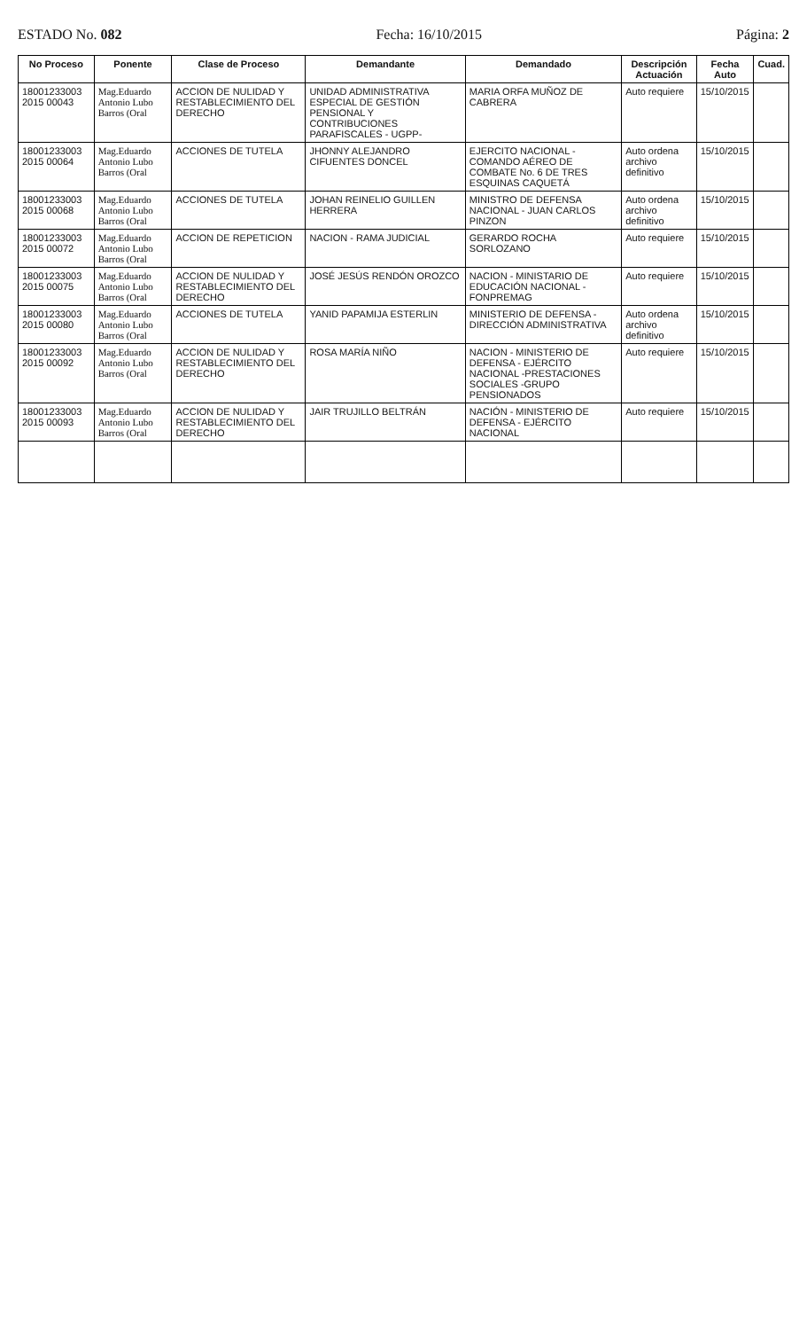ESTADO No. 082 Fecha: 16/10/2015 Página: 2
| No Proceso | Ponente | Clase de Proceso | Demandante | Demandado | Descripción Actuación | Fecha Auto | Cuad. |
| --- | --- | --- | --- | --- | --- | --- | --- |
| 18001233003 2015 00043 | Mag.Eduardo Antonio Lubo Barros (Oral | ACCION DE NULIDAD Y RESTABLECIMIENTO DEL DERECHO | UNIDAD ADMINISTRATIVA ESPECIAL DE GESTIÓN PENSIONAL Y CONTRIBUCIONES PARAFISCALES - UGPP- | MARIA ORFA MUÑOZ DE CABRERA | Auto requiere | 15/10/2015 | |
| 18001233003 2015 00064 | Mag.Eduardo Antonio Lubo Barros (Oral | ACCIONES DE TUTELA | JHONNY ALEJANDRO CIFUENTES DONCEL | EJERCITO NACIONAL - COMANDO AÉREO DE COMBATE No. 6 DE TRES ESQUINAS CAQUETÁ | Auto ordena archivo definitivo | 15/10/2015 | |
| 18001233003 2015 00068 | Mag.Eduardo Antonio Lubo Barros (Oral | ACCIONES DE TUTELA | JOHAN REINELIO GUILLEN HERRERA | MINISTRO DE DEFENSA NACIONAL - JUAN CARLOS PINZON | Auto ordena archivo definitivo | 15/10/2015 | |
| 18001233003 2015 00072 | Mag.Eduardo Antonio Lubo Barros (Oral | ACCION DE REPETICION | NACION - RAMA JUDICIAL | GERARDO ROCHA SORLOZANO | Auto requiere | 15/10/2015 | |
| 18001233003 2015 00075 | Mag.Eduardo Antonio Lubo Barros (Oral | ACCION DE NULIDAD Y RESTABLECIMIENTO DEL DERECHO | JOSÉ JESÚS RENDÓN OROZCO | NACION - MINISTARIO DE EDUCACIÓN NACIONAL - FONPREMAG | Auto requiere | 15/10/2015 | |
| 18001233003 2015 00080 | Mag.Eduardo Antonio Lubo Barros (Oral | ACCIONES DE TUTELA | YANID PAPAMIJA ESTERLIN | MINISTERIO DE DEFENSA - DIRECCIÓN ADMINISTRATIVA | Auto ordena archivo definitivo | 15/10/2015 | |
| 18001233003 2015 00092 | Mag.Eduardo Antonio Lubo Barros (Oral | ACCION DE NULIDAD Y RESTABLECIMIENTO DEL DERECHO | ROSA MARÍA NIÑO | NACION - MINISTERIO DE DEFENSA - EJÉRCITO NACIONAL -PRESTACIONES SOCIALES -GRUPO PENSIONADOS | Auto requiere | 15/10/2015 | |
| 18001233003 2015 00093 | Mag.Eduardo Antonio Lubo Barros (Oral | ACCION DE NULIDAD Y RESTABLECIMIENTO DEL DERECHO | JAIR TRUJILLO BELTRÁN | NACIÓN - MINISTERIO DE DEFENSA - EJÉRCITO NACIONAL | Auto requiere | 15/10/2015 | |